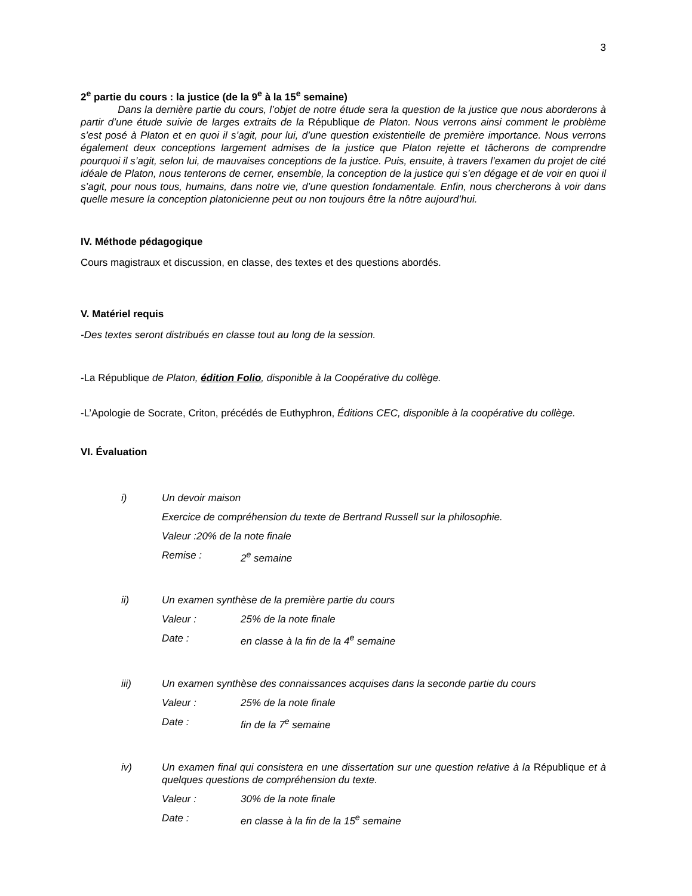3
2<sup>e</sup> partie du cours : la justice (de la 9<sup>e</sup> à la 15<sup>e</sup> semaine)
Dans la dernière partie du cours, l’objet de notre étude sera la question de la justice que nous aborderons à partir d’une étude suivie de larges extraits de la République de Platon. Nous verrons ainsi comment le problème s’est posé à Platon et en quoi il s’agit, pour lui, d’une question existentielle de première importance. Nous verrons également deux conceptions largement admises de la justice que Platon rejette et tâcherons de comprendre pourquoi il s’agit, selon lui, de mauvaises conceptions de la justice. Puis, ensuite, à travers l’examen du projet de cité idéale de Platon, nous tenterons de cerner, ensemble, la conception de la justice qui s’en dégage et de voir en quoi il s’agit, pour nous tous, humains, dans notre vie, d’une question fondamentale. Enfin, nous chercherons à voir dans quelle mesure la conception platonicienne peut ou non toujours être la nôtre aujourd’hui.
IV. Méthode pédagogique
Cours magistraux et discussion, en classe, des textes et des questions abordés.
V. Matériel requis
-Des textes seront distribués en classe tout au long de la session.
-La République de Platon, édition Folio, disponible à la Coopérative du collège.
-L’Apologie de Socrate, Criton, précédés de Euthyphron, Éditions CEC, disponible à la coopérative du collège.
VI. Évaluation
i) Un devoir maison
Exercice de compréhension du texte de Bertrand Russell sur la philosophie.
Valeur :20% de la note finale
Remise : 2<sup>e</sup> semaine
ii) Un examen synthèse de la première partie du cours
Valeur : 25% de la note finale
Date : en classe à la fin de la 4<sup>e</sup> semaine
iii) Un examen synthèse des connaissances acquises dans la seconde partie du cours
Valeur : 25% de la note finale
Date : fin de la 7<sup>e</sup> semaine
iv) Un examen final qui consistera en une dissertation sur une question relative à la République et à quelques questions de compréhension du texte.
Valeur : 30% de la note finale
Date : en classe à la fin de la 15<sup>e</sup> semaine